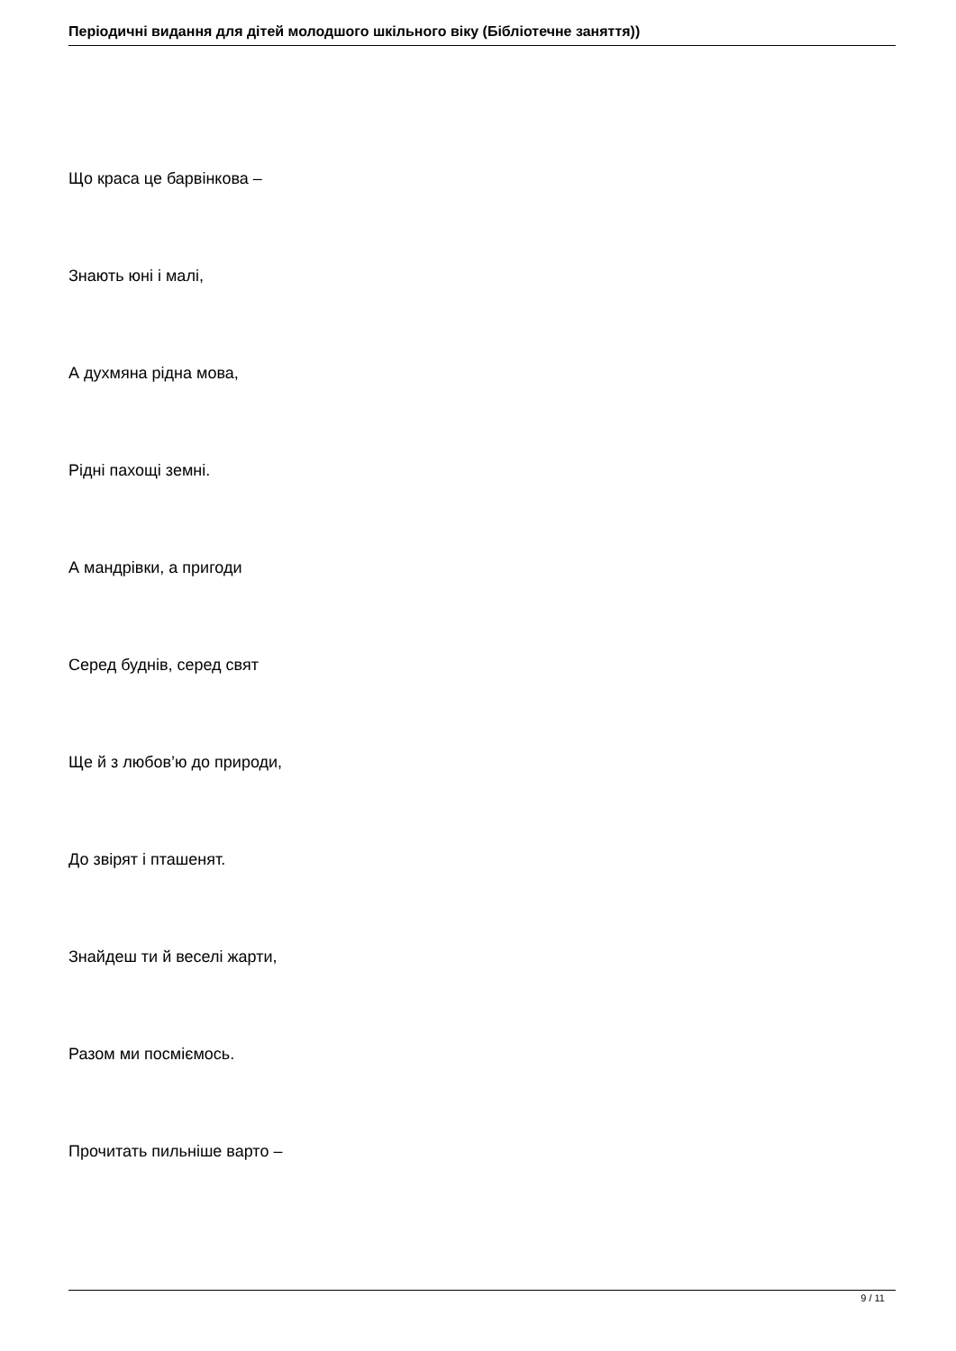Періодичні видання для дітей молодшого шкільного віку (Бібліотечне заняття))
Що краса це барвінкова –
Знають юні і малі,
А духмяна рідна мова,
Рідні пахощі земні.
А мандрівки, а пригоди
Серед буднів, серед свят
Ще й з любов’ю до природи,
До звірят і пташенят.
Знайдеш ти й веселі жарти,
Разом ми посміємось.
Прочитать пильніше варто –
9 / 11